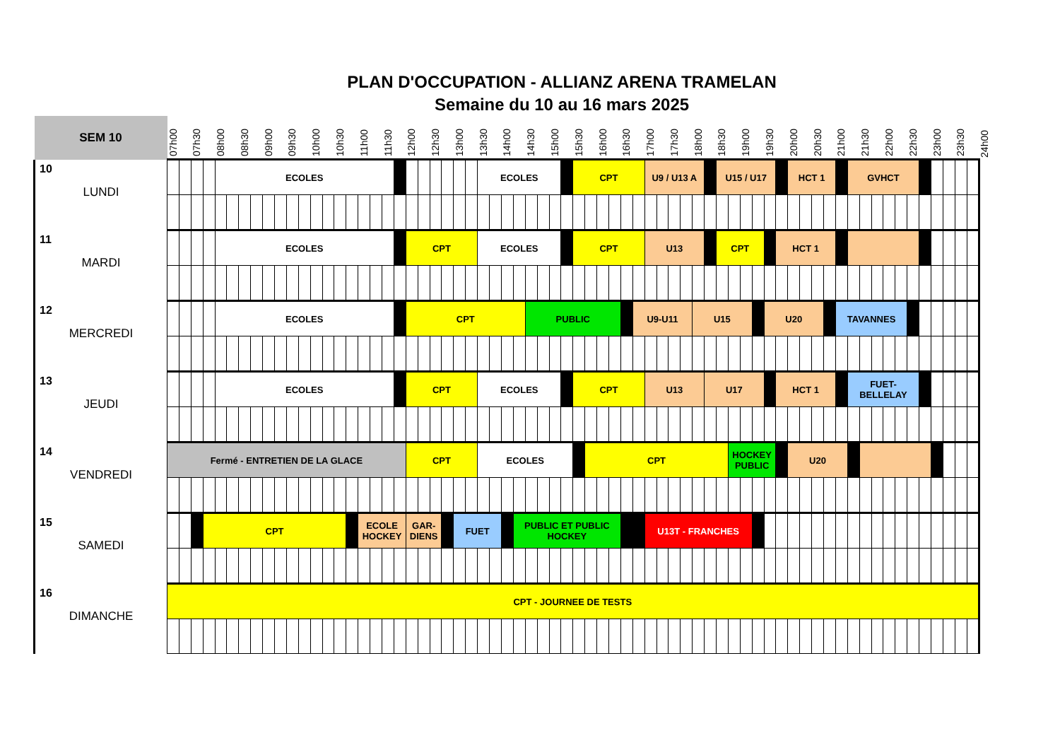PLAN D'OCCUPATION - ALLIANZ ARENA TRAMELAN
Semaine du 10 au 16 mars 2025
| SEM 10 | 07h00 | | 07h30 | | 08h00 | | 08h30 | | 09h00 | | 09h30 | | 10h00 | | 10h30 | | 11h00 | | 11h30 | | 12h00 | | 12h30 | | 13h00 | | 13h30 | | 14h00 | | 14h30 | | 15h00 | | 15h30 | | 16h00 | | 16h30 | | 17h00 | | 17h30 | | 18h00 | | 18h30 | | 19h00 | | 19h30 | | 20h00 | | 20h30 | | 21h00 | | 21h30 | | 22h00 | | 22h30 | | 23h00 | | 23h30 | | 24h00 |
| --- | --- | --- | --- | --- | --- | --- | --- | --- | --- | --- | --- | --- | --- | --- | --- | --- | --- | --- | --- | --- | --- | --- | --- | --- | --- | --- | --- | --- | --- | --- | --- | --- | --- | --- | --- | --- | --- | --- | --- | --- | --- | --- | --- | --- | --- | --- | --- | --- | --- | --- | --- | --- | --- | --- | --- | --- | --- | --- | --- | --- | --- | --- | --- | --- | --- | --- | --- | --- | --- |
| 10 LUNDI | | | | | ECOLES | | | | | | | | | | | | | | | | | | | | | | ECOLES | | | | | | | | CPT | | | | | | U9 / U13 A | | | | | | U15 / U17 | | | | | | HCT 1 | | | | | GVHCT | | | | | | | | | | | |
| 11 MARDI | | | | | ECOLES | | | | | | | | | | | | | | | | CPT | | | | | | ECOLES | | | | | | | | CPT | | | | | | U13 | | | | | | CPT | | | | | HCT 1 | | | | | | | | | | | | | | | | | |
| 12 MERCREDI | | | | | ECOLES | | | | | | | | | | | | | | | | CPT | | | | | | | | | | PUBLIC | | | | | | | | | U9-U11 | | | | | U15 | | | | | | U20 | | | | | | TAVANNES | | | | | | | | | | | | |
| 13 JEUDI | | | | | ECOLES | | | | | | | | | | | | | | | | CPT | | | | | | ECOLES | | | | | | | | CPT | | | | | | U13 | | | | | U17 | | | | | | HCT 1 | | | | | | FUET- BELLELAY | | | | | | | | | | | |
| 14 VENDREDI | Fermé - ENTRETIEN DE LA GLACE | | | | | | | | | | | | | | | | | | | | CPT | | | | | | ECOLES | | | | | | | | | CPT | | | | | | | | | | | | HOCKEY PUBLIC | | | | | U20 | | | | | | | | | | | | | | | | |
| 15 SAMEDI | | | | CPT | | | | | | | | | | | | | ECOLE HOCKEY | | | | GAR- DIENS | | | | FUET | | | | | PUBLIC ET PUBLIC HOCKEY | | | | | | | | | | | U13T - FRANCHES | | | | | | | | | | | | | | | | | | | | | | | | | | | | |
| 16 DIMANCHE | CPT - JOURNEE DE TESTS | | | | | | | | | | | | | | | | | | | | | | | | | | | | | | | | | | | | | | | | | | | | | | | | | | | | | | | | | | | | | | | | | | | | |